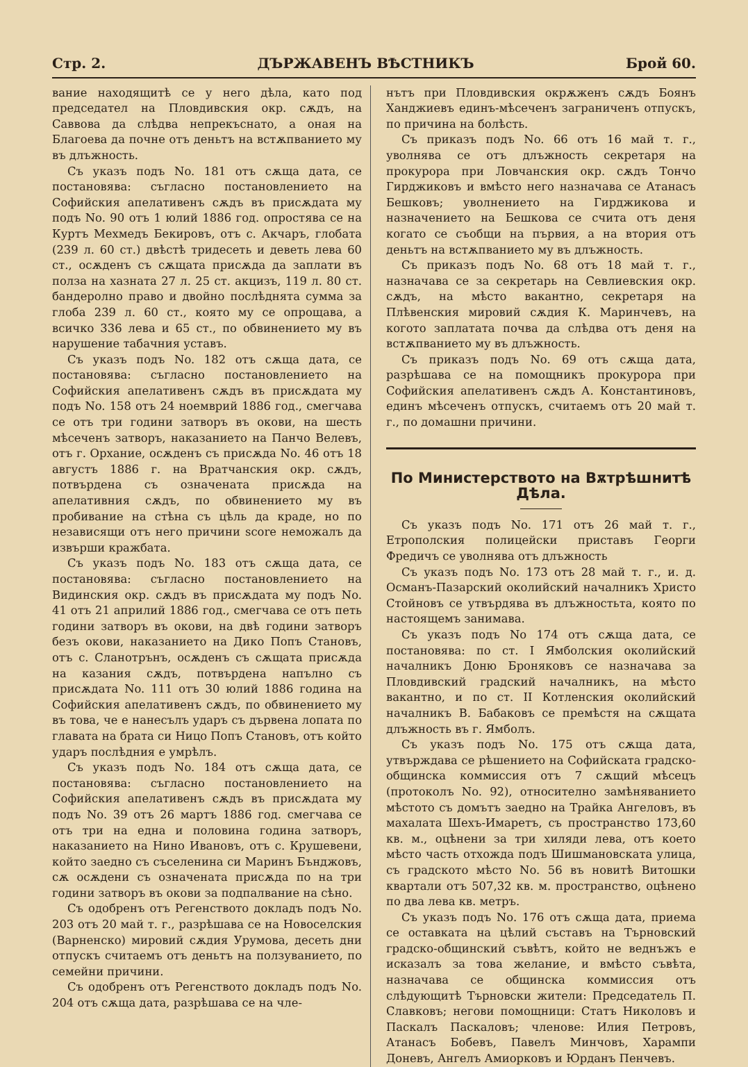Стр. 2. ДЪРЖАВЕНЪ ВѢСТНИКЪ Брой 60.
вание находящитѣ се у него дѣла, като под председател на Пловдивския окр. сѫдъ, на Саввова да слѣдва непрекъснато, а оная на Благоева да почне отъ деньтъ на встѫпванието му въ длъжность.
Съ указъ подъ No. 181 отъ сѫща дата, се постановява: съгласно постановлението на Софийския апелативенъ сѫдъ въ присѫдата му подъ No. 90 отъ 1 юлий 1886 год. опростява се на Куртъ Мехмедъ Бекировъ, отъ с. Акчаръ, глобата (239 л. 60 ст.) двѣстѣ тридесеть и деветь лева 60 ст., осѫденъ съ сѫщата присѫда да заплати въ полза на хазната 27 л. 25 ст. акцизъ, 119 л. 80 ст. бандеролно право и двойно послѣднята сумма за глоба 239 л. 60 ст., която му се опрощава, а всичко 336 лева и 65 ст., по обвинението му въ нарушение табачния уставъ.
Съ указъ подъ No. 182 отъ сѫща дата, се постановява: съгласно постановлението на Софийския апелативенъ сѫдъ въ присѫдата му подъ No. 158 отъ 24 ноемврий 1886 год., смегчава се отъ три години затворъ въ окови, на шесть мѣсеченъ затворъ, наказанието на Панчо Велевъ, отъ г. Орхание, осѫденъ съ присѫда No. 46 отъ 18 августъ 1886 г. на Вратчанския окр. сѫдъ, потвърдена съ означената присѫда на апелативния сѫдъ, по обвинението му въ пробивание на стѣна съ цѣль да краде, но по независящи отъ него причини score неможалъ да извърши кражбата.
Съ указъ подъ No. 183 отъ сѫща дата, се постановява: съгласно постановлението на Видинския окр. сѫдъ въ присѫдата му подъ No. 41 отъ 21 априлий 1886 год., смегчава се отъ петь години затворъ въ окови, на двѣ години затворъ безъ окови, наказанието на Дико Попъ Становъ, отъ с. Сланотрънъ, осѫденъ съ сѫщата присѫда на казания сѫдъ, потвърдена напълно съ присѫдата No. 111 отъ 30 юлий 1886 година на Софийския апелативенъ сѫдъ, по обвинението му въ това, че е нанесълъ ударъ съ дървена лопата по главата на брата си Ницо Попъ Становъ, отъ който ударъ послѣдния е умрѣлъ.
Съ указъ подъ No. 184 отъ сѫща дата, се постановява: съгласно постановлението на Софийския апелативенъ сѫдъ въ присѫдата му подъ No. 39 отъ 26 мартъ 1886 год. смегчава се отъ три на една и половина година затворъ, наказанието на Нино Ивановъ, отъ с. Крушевени, който заедно съ съселенина си Маринъ Бънджовъ, сѫ осѫдени съ означената присѫда по на три години затворъ въ окови за подпалвание на сѣно.
Съ одобренъ отъ Регенството докладъ подъ No. 203 отъ 20 май т. г., разрѣшава се на Новоселския (Варненско) мировий сѫдия Урумова, десеть дни отпускъ считаемъ отъ деньтъ на ползуванието, по семейни причини.
Съ одобренъ отъ Регенството докладъ подъ No. 204 отъ сѫща дата, разрѣшава се на чле-
нътъ при Пловдивския окрѫженъ сѫдъ Боянъ Ханджиевъ единъ-мѣсеченъ заграниченъ отпускъ, по причина на болѣсть.
Съ приказъ подъ No. 66 отъ 16 май т. г., уволнява се отъ длъжность секретаря на прокурора при Ловчанския окр. сѫдъ Тончо Гирджиковъ и вмѣсто него назначава се Атанасъ Бешковъ; уволнението на Гирджикова и назначението на Бешкова се счита отъ деня когато се съобщи на първия, а на втория отъ деньтъ на встѫпванието му въ длъжность.
Съ приказъ подъ No. 68 отъ 18 май т. г., назначава се за секретарь на Севлиевския окр. сѫдъ, на мѣсто вакантно, секретаря на Плѣвенския мировий сѫдия К. Маринчевъ, на когото заплатата почва да слѣдва отъ деня на встѫпванието му въ длъжность.
Съ приказъ подъ No. 69 отъ сѫща дата, разрѣшава се на помощникъ прокурора при Софийския апелативенъ сѫдъ А. Константиновъ, единъ мѣсеченъ отпускъ, считаемъ отъ 20 май т. г., по домашни причини.
По Министерството на Вѫтрѣшнитѣ Дѣла.
Съ указъ подъ No. 171 отъ 26 май т. г., Етрополския полицейски приставъ Георги Фредичъ се уволнява отъ длъжность
Съ указъ подъ No. 173 отъ 28 май т. г., и. д. Османъ-Пазарский околийский началникъ Христо Стойновъ се утвърдява въ длъжностьта, която по настоящемъ занимава.
Съ указъ подъ No 174 отъ сѫща дата, се постановява: по ст. I Ямболския околийский началникъ Доню Броняковъ се назначава за Пловдивский градский началникъ, на мѣсто вакантно, и по ст. II Котленския околийский началникъ В. Бабаковъ се премѣстя на сѫщата длъжность въ г. Ямболъ.
Съ указъ подъ No. 175 отъ сѫща дата, утвърждава се рѣшението на Софийската градско-общинска коммиссия отъ 7 сѫщий мѣсецъ (протоколъ No. 92), относително замѣняванието мѣстото съ домътъ заедно на Трайка Ангеловъ, въ махалата Шехъ-Имаретъ, съ пространство 173,60 кв. м., оцѣнени за три хиляди лева, отъ което мѣсто часть отхожда подъ Шишмановската улица, съ градското мѣсто No. 56 въ новитѣ Витошки квартали отъ 507,32 кв. м. пространство, оцѣнено по два лева кв. метръ.
Съ указъ подъ No. 176 отъ сѫща дата, приема се оставката на цѣлий съставъ на Търновский градско-общинский съвѣтъ, който не веднъжъ е исказалъ за това желание, и вмѣсто съвѣта, назначава се общинска коммиссия отъ слѣдующитѣ Търновски жители: Председатель П. Славковъ; негови помощници: Статъ Николовъ и Паскалъ Паскаловъ; членове: Илия Петровъ, Атанасъ Бобевъ, Павелъ Минчовъ, Харампи Доневъ, Ангелъ Амиорковъ и Юрданъ Пенчевъ.